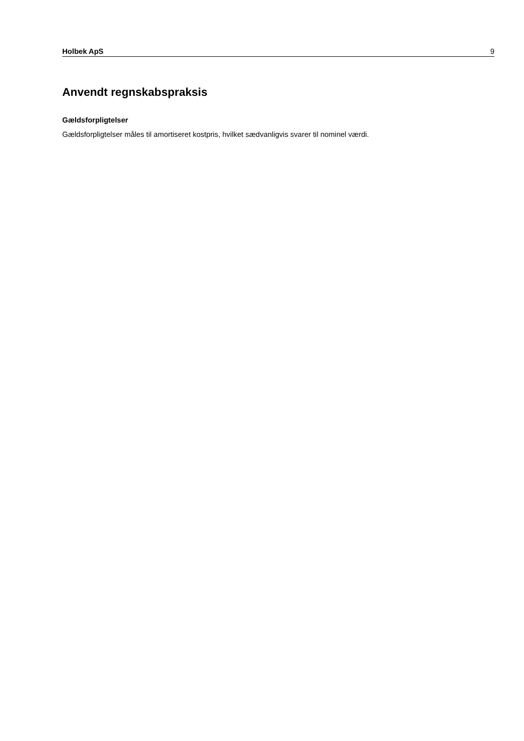Holbek ApS 9
Anvendt regnskabspraksis
Gældsforpligtelser
Gældsforpligtelser måles til amortiseret kostpris, hvilket sædvanligvis svarer til nominel værdi.